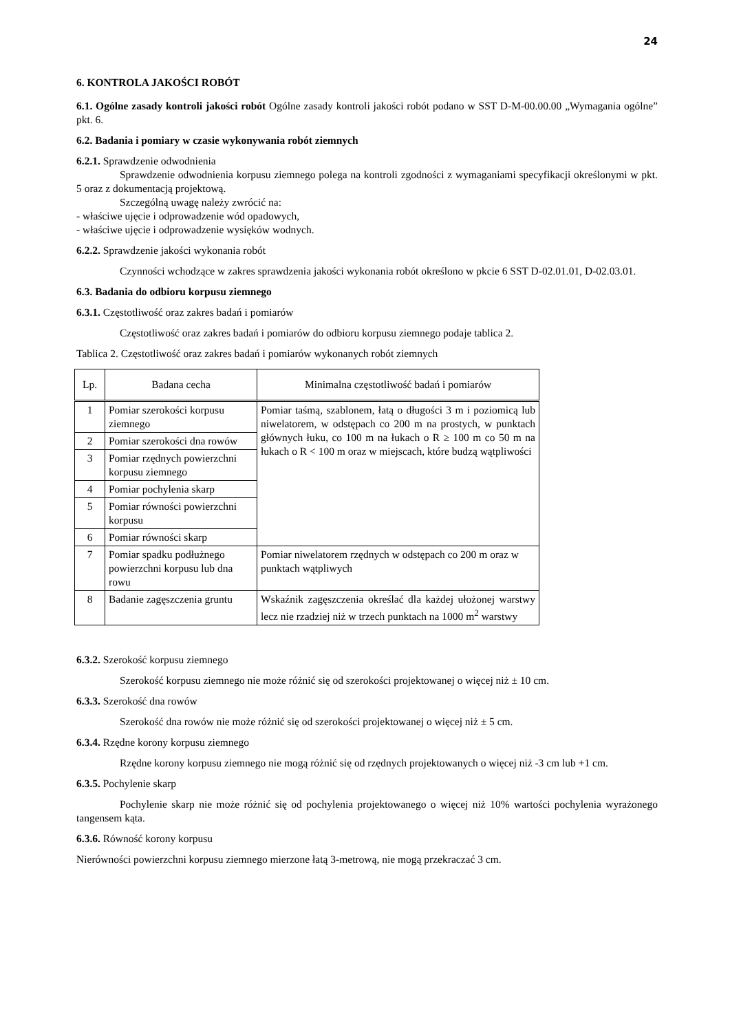24
6. KONTROLA JAKOŚCI ROBÓT
6.1. Ogólne zasady kontroli jakości robót Ogólne zasady kontroli jakości robót podano w SST D-M-00.00.00 „Wymagania ogólne” pkt. 6.
6.2. Badania i pomiary w czasie wykonywania robót ziemnych
6.2.1. Sprawdzenie odwodnienia
Sprawdzenie odwodnienia korpusu ziemnego polega na kontroli zgodności z wymaganiami specyfikacji określonymi w pkt. 5 oraz z dokumentacją projektową.
Szczególną uwagę należy zwrócić na:
- właściwe ujęcie i odprowadzenie wód opadowych,
- właściwe ujęcie i odprowadzenie wysięków wodnych.
6.2.2. Sprawdzenie jakości wykonania robót
Czynności wchodzące w zakres sprawdzenia jakości wykonania robót określono w pkcie 6 SST D-02.01.01, D-02.03.01.
6.3. Badania do odbioru korpusu ziemnego
6.3.1. Częstotliwość oraz zakres badań i pomiarów
Częstotliwość oraz zakres badań i pomiarów do odbioru korpusu ziemnego podaje tablica 2.
Tablica 2. Częstotliwość oraz zakres badań i pomiarów wykonanych robót ziemnych
| Lp. | Badana cecha | Minimalna częstotliwość badań i pomiarów |
| --- | --- | --- |
| 1 | Pomiar szerokości korpusu ziemnego | Pomiar taśmą, szablonem, łatą o długości 3 m i poziomicą lub niwelatorem, w odstępach co 200 m na prostych, w punktach głównych łuku, co 100 m na łukach o R ≥ 100 m co 50 m na łukach o R < 100 m oraz w miejscach, które budzą wątpliwości |
| 2 | Pomiar szerokości dna rowów | |
| 3 | Pomiar rzędnych powierzchni korpusu ziemnego | |
| 4 | Pomiar pochylenia skarp | |
| 5 | Pomiar równości powierzchni korpusu | |
| 6 | Pomiar równości skarp | |
| 7 | Pomiar spadku podłużnego powierzchni korpusu lub dna rowu | Pomiar niwelatorem rzędnych w odstępach co 200 m oraz w punktach wątpliwych |
| 8 | Badanie zagęszczenia gruntu | Wskaźnik zagęszczenia określać dla każdej ułożonej warstwy lecz nie rzadziej niż w trzech punktach na 1000 m<sup>2</sup> warstwy |
6.3.2. Szerokość korpusu ziemnego
Szerokość korpusu ziemnego nie może różnić się od szerokości projektowanej o więcej niż ± 10 cm.
6.3.3. Szerokość dna rowów
Szerokość dna rowów nie może różnić się od szerokości projektowanej o więcej niż ± 5 cm.
6.3.4. Rzędne korony korpusu ziemnego
Rzędne korony korpusu ziemnego nie mogą różnić się od rzędnych projektowanych o więcej niż -3 cm lub +1 cm.
6.3.5. Pochylenie skarp
Pochylenie skarp nie może różnić się od pochylenia projektowanego o więcej niż 10% wartości pochylenia wyrażonego tangensem kąta.
6.3.6. Równość korony korpusu
Nierówności powierzchni korpusu ziemnego mierzone łatą 3-metrową, nie mogą przekraczać 3 cm.